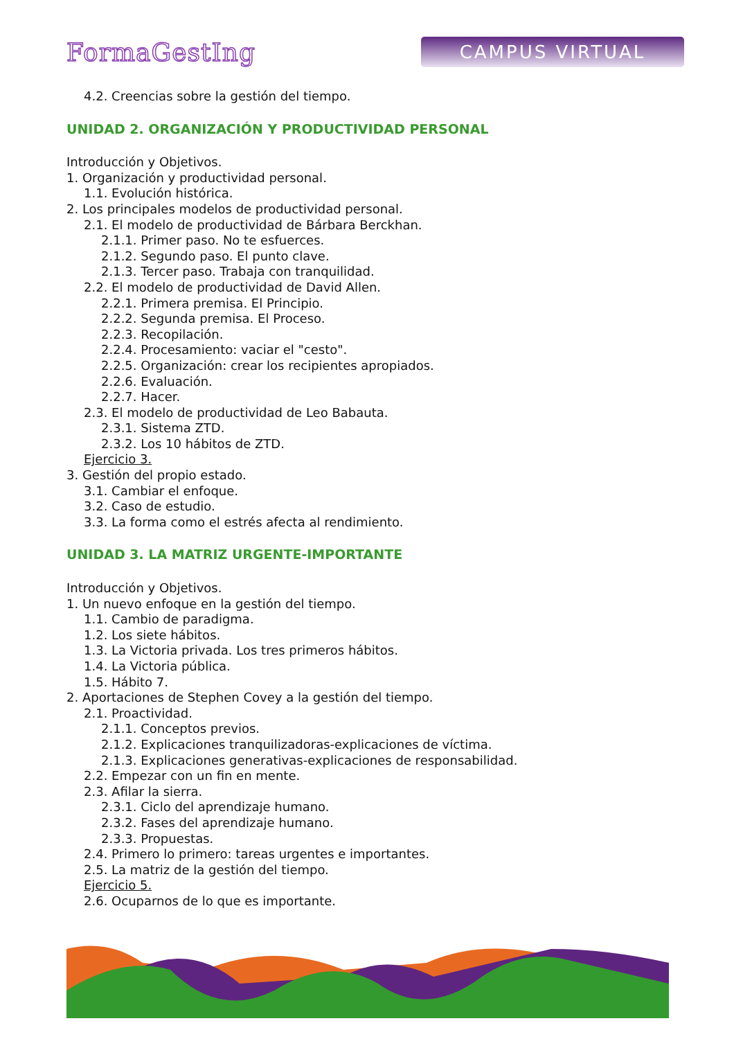FormaGestIng
CAMPUS VIRTUAL
4.2. Creencias sobre la gestión del tiempo.
UNIDAD 2. ORGANIZACIÓN Y PRODUCTIVIDAD PERSONAL
Introducción y Objetivos.
1. Organización y productividad personal.
1.1. Evolución histórica.
2. Los principales modelos de productividad personal.
2.1. El modelo de productividad de Bárbara Berckhan.
2.1.1. Primer paso. No te esfuerces.
2.1.2. Segundo paso. El punto clave.
2.1.3. Tercer paso. Trabaja con tranquilidad.
2.2. El modelo de productividad de David Allen.
2.2.1. Primera premisa. El Principio.
2.2.2. Segunda premisa. El Proceso.
2.2.3. Recopilación.
2.2.4. Procesamiento: vaciar el "cesto".
2.2.5. Organización: crear los recipientes apropiados.
2.2.6. Evaluación.
2.2.7. Hacer.
2.3. El modelo de productividad de Leo Babauta.
2.3.1. Sistema ZTD.
2.3.2. Los 10 hábitos de ZTD.
Ejercicio 3.
3. Gestión del propio estado.
3.1. Cambiar el enfoque.
3.2. Caso de estudio.
3.3. La forma como el estrés afecta al rendimiento.
UNIDAD 3. LA MATRIZ URGENTE-IMPORTANTE
Introducción y Objetivos.
1. Un nuevo enfoque en la gestión del tiempo.
1.1. Cambio de paradigma.
1.2. Los siete hábitos.
1.3. La Victoria privada. Los tres primeros hábitos.
1.4. La Victoria pública.
1.5. Hábito 7.
2. Aportaciones de Stephen Covey a la gestión del tiempo.
2.1. Proactividad.
2.1.1. Conceptos previos.
2.1.2. Explicaciones tranquilizadoras-explicaciones de víctima.
2.1.3. Explicaciones generativas-explicaciones de responsabilidad.
2.2. Empezar con un fin en mente.
2.3. Afilar la sierra.
2.3.1. Ciclo del aprendizaje humano.
2.3.2. Fases del aprendizaje humano.
2.3.3. Propuestas.
2.4. Primero lo primero: tareas urgentes e importantes.
2.5. La matriz de la gestión del tiempo.
Ejercicio 5.
2.6. Ocuparnos de lo que es importante.